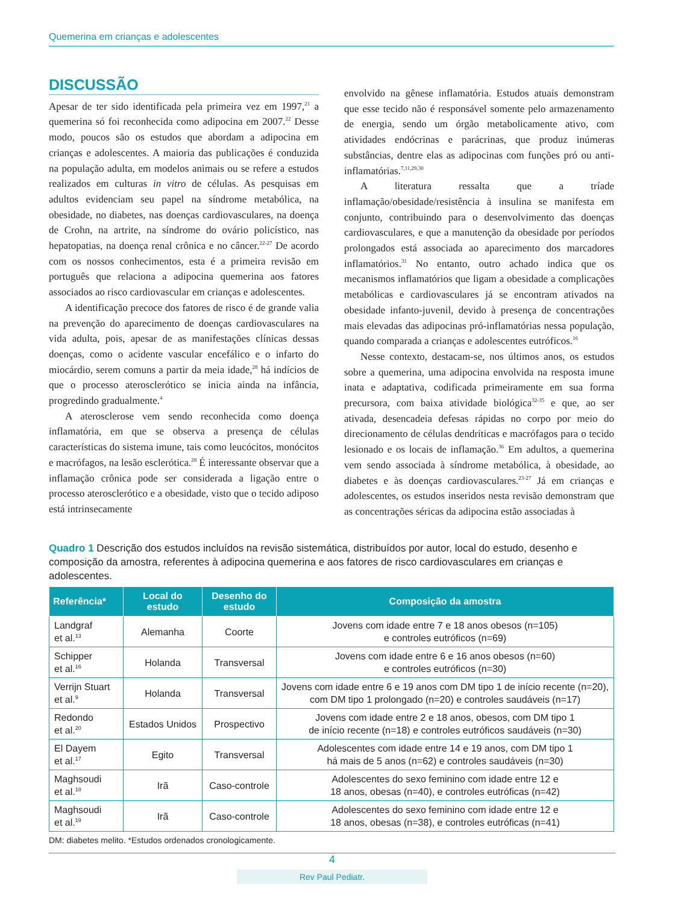Quemerina em crianças e adolescentes
DISCUSSÃO
Apesar de ter sido identificada pela primeira vez em 1997,<sup>21</sup> a quemerina só foi reconhecida como adipocina em 2007.<sup>22</sup> Desse modo, poucos são os estudos que abordam a adipocina em crianças e adolescentes. A maioria das publicações é conduzida na população adulta, em modelos animais ou se refere a estudos realizados em culturas in vitro de células. As pesquisas em adultos evidenciam seu papel na síndrome metabólica, na obesidade, no diabetes, nas doenças cardiovasculares, na doença de Crohn, na artrite, na síndrome do ovário policístico, nas hepatopatias, na doença renal crônica e no câncer.<sup>22-27</sup> De acordo com os nossos conhecimentos, esta é a primeira revisão em português que relaciona a adipocina quemerina aos fatores associados ao risco cardiovascular em crianças e adolescentes.
A identificação precoce dos fatores de risco é de grande valia na prevenção do aparecimento de doenças cardiovasculares na vida adulta, pois, apesar de as manifestações clínicas dessas doenças, como o acidente vascular encefálico e o infarto do miocárdio, serem comuns a partir da meia idade,<sup>28</sup> há indícios de que o processo aterosclerótico se inicia ainda na infância, progredindo gradualmente.<sup>4</sup>
A aterosclerose vem sendo reconhecida como doença inflamatória, em que se observa a presença de células características do sistema imune, tais como leucócitos, monócitos e macrófagos, na lesão esclerótica.<sup>28</sup> É interessante observar que a inflamação crônica pode ser considerada a ligação entre o processo aterosclerótico e a obesidade, visto que o tecido adiposo está intrinsecamente
envolvido na gênese inflamatória. Estudos atuais demonstram que esse tecido não é responsável somente pelo armazenamento de energia, sendo um órgão metabolicamente ativo, com atividades endócrinas e parácrinas, que produz inúmeras substâncias, dentre elas as adipocinas com funções pró ou anti-inflamatórias.<sup>7,11,29,30</sup>
A literatura ressalta que a tríade inflamação/obesidade/resistência à insulina se manifesta em conjunto, contribuindo para o desenvolvimento das doenças cardiovasculares, e que a manutenção da obesidade por períodos prolongados está associada ao aparecimento dos marcadores inflamatórios.<sup>31</sup> No entanto, outro achado indica que os mecanismos inflamatórios que ligam a obesidade a complicações metabólicas e cardiovasculares já se encontram ativados na obesidade infanto-juvenil, devido à presença de concentrações mais elevadas das adipocinas pró-inflamatórias nessa população, quando comparada a crianças e adolescentes eutróficos.<sup>16</sup>
Nesse contexto, destacam-se, nos últimos anos, os estudos sobre a quemerina, uma adipocina envolvida na resposta imune inata e adaptativa, codificada primeiramente em sua forma precursora, com baixa atividade biológica<sup>32-35</sup> e que, ao ser ativada, desencadeia defesas rápidas no corpo por meio do direcionamento de células dendríticas e macrófagos para o tecido lesionado e os locais de inflamação.<sup>36</sup> Em adultos, a quemerina vem sendo associada à síndrome metabólica, à obesidade, ao diabetes e às doenças cardiovasculares.<sup>23-27</sup> Já em crianças e adolescentes, os estudos inseridos nesta revisão demonstram que as concentrações séricas da adipocina estão associadas à
Quadro 1 Descrição dos estudos incluídos na revisão sistemática, distribuídos por autor, local do estudo, desenho e composição da amostra, referentes à adipocina quemerina e aos fatores de risco cardiovasculares em crianças e adolescentes.
| Referência* | Local do estudo | Desenho do estudo | Composição da amostra |
| --- | --- | --- | --- |
| Landgraf et al.<sup>13</sup> | Alemanha | Coorte | Jovens com idade entre 7 e 18 anos obesos (n=105) e controles eutróficos (n=69) |
| Schipper et al.<sup>16</sup> | Holanda | Transversal | Jovens com idade entre 6 e 16 anos obesos (n=60) e controles eutróficos (n=30) |
| Verrijn Stuart et al.<sup>9</sup> | Holanda | Transversal | Jovens com idade entre 6 e 19 anos com DM tipo 1 de início recente (n=20), com DM tipo 1 prolongado (n=20) e controles saudáveis (n=17) |
| Redondo et al.<sup>20</sup> | Estados Unidos | Prospectivo | Jovens com idade entre 2 e 18 anos, obesos, com DM tipo 1 de início recente (n=18) e controles eutróficos saudáveis (n=30) |
| El Dayem et al.<sup>17</sup> | Egito | Transversal | Adolescentes com idade entre 14 e 19 anos, com DM tipo 1 há mais de 5 anos (n=62) e controles saudáveis (n=30) |
| Maghsoudi et al.<sup>18</sup> | Irã | Caso-controle | Adolescentes do sexo feminino com idade entre 12 e 18 anos, obesas (n=40), e controles eutróficas (n=42) |
| Maghsoudi et al.<sup>19</sup> | Irã | Caso-controle | Adolescentes do sexo feminino com idade entre 12 e 18 anos, obesas (n=38), e controles eutróficas (n=41) |
DM: diabetes melito. *Estudos ordenados cronologicamente.
4
Rev Paul Pediatr.